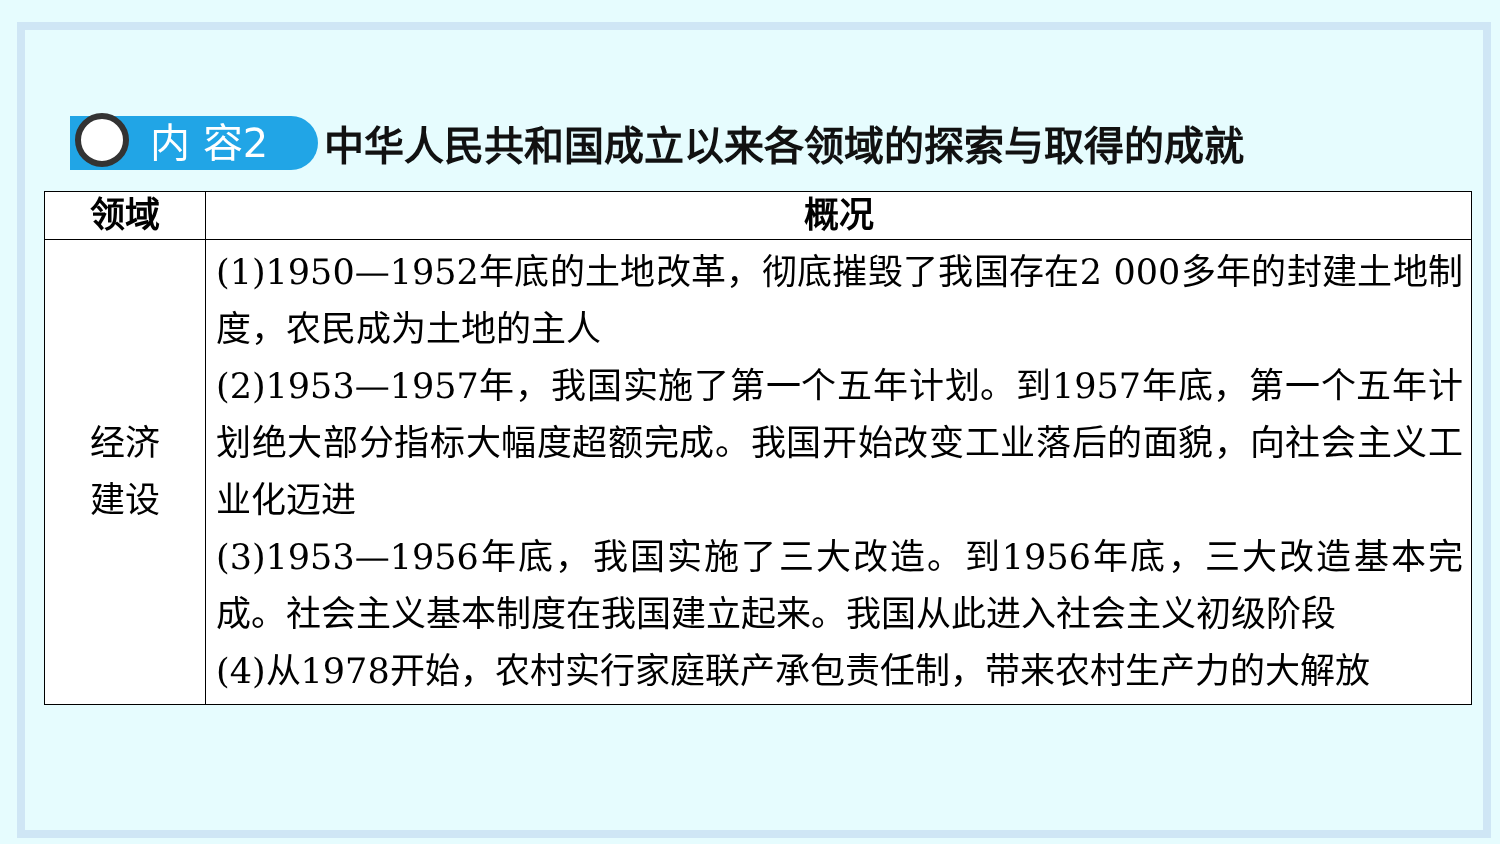内 容2
中华人民共和国成立以来各领域的探索与取得的成就
| 领域 | 概况 |
| --- | --- |
| 经济 建设 | (1)1950—1952年底的土地改革，彻底摧毁了我国存在2 000多年的封建土地制度，农民成为土地的主人 (2)1953—1957年，我国实施了第一个五年计划。到1957年底，第一个五年计划绝大部分指标大幅度超额完成。我国开始改变工业落后的面貌，向社会主义工业化迈进 (3)1953—1956年底，我国实施了三大改造。到1956年底，三大改造基本完成。社会主义基本制度在我国建立起来。我国从此进入社会主义初级阶段 (4)从1978开始，农村实行家庭联产承包责任制，带来农村生产力的大解放 |